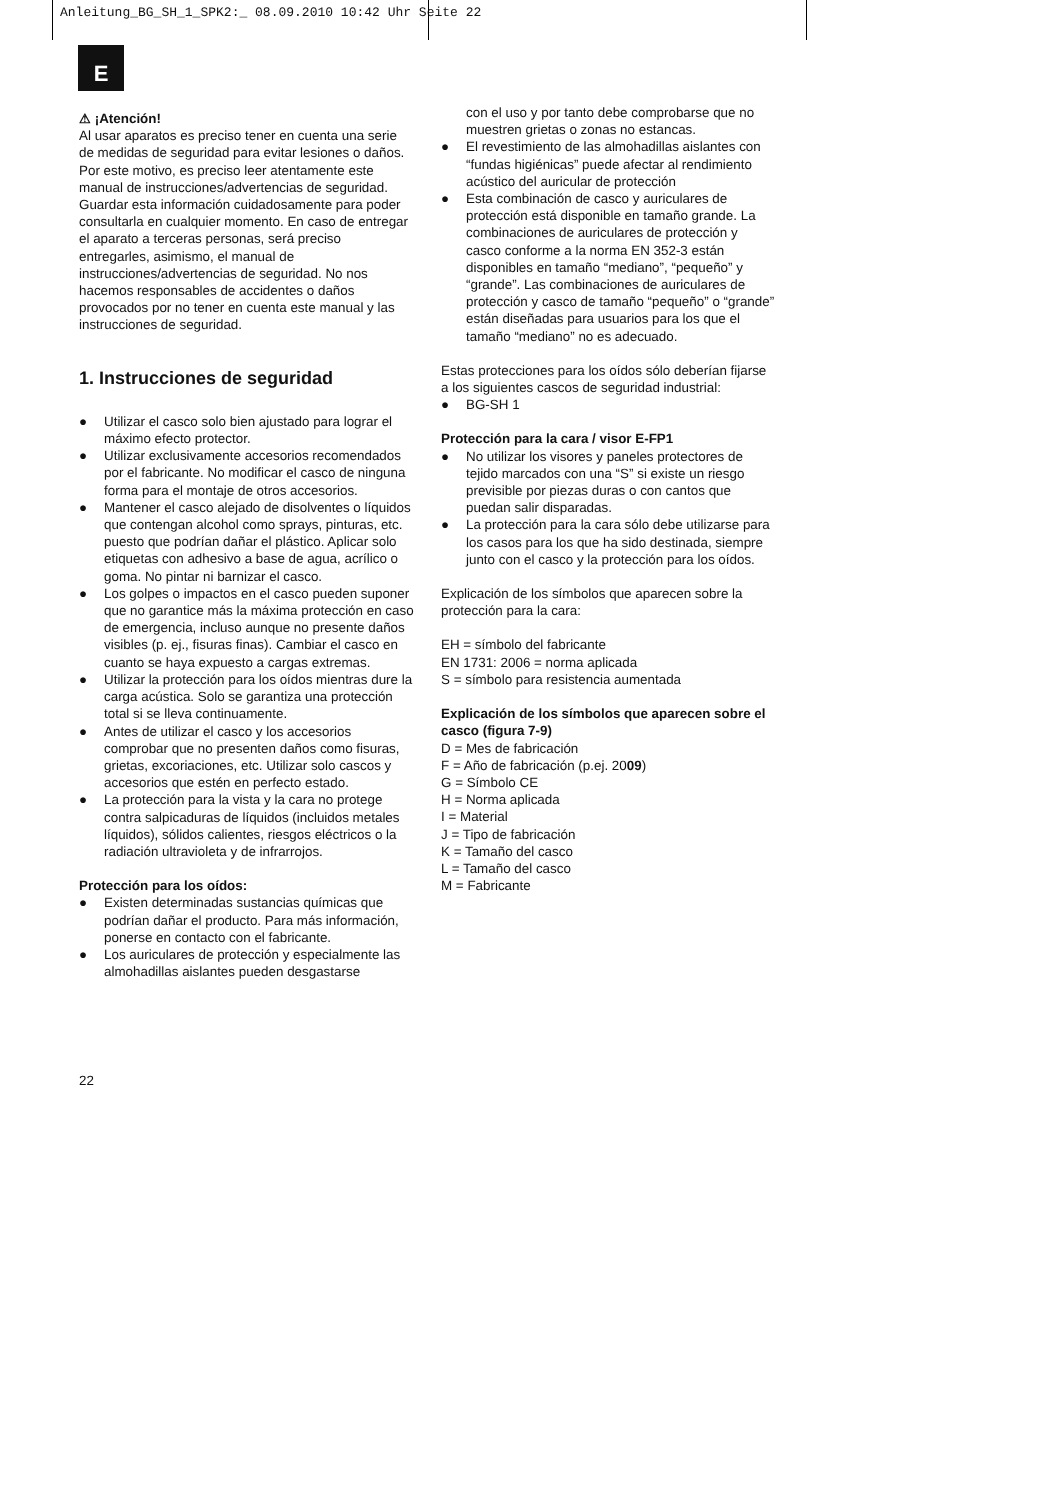Anleitung_BG_SH_1_SPK2:_ 08.09.2010 10:42 Uhr Seite 22
E
⚠ ¡Atención!
Al usar aparatos es preciso tener en cuenta una serie de medidas de seguridad para evitar lesiones o daños. Por este motivo, es preciso leer atentamente este manual de instrucciones/advertencias de seguridad. Guardar esta información cuidadosamente para poder consultarla en cualquier momento. En caso de entregar el aparato a terceras personas, será preciso entregarles, asimismo, el manual de instrucciones/advertencias de seguridad. No nos hacemos responsables de accidentes o daños provocados por no tener en cuenta este manual y las instrucciones de seguridad.
1. Instrucciones de seguridad
● Utilizar el casco solo bien ajustado para lograr el máximo efecto protector.
● Utilizar exclusivamente accesorios recomendados por el fabricante. No modificar el casco de ninguna forma para el montaje de otros accesorios.
● Mantener el casco alejado de disolventes o líquidos que contengan alcohol como sprays, pinturas, etc. puesto que podrían dañar el plástico. Aplicar solo etiquetas con adhesivo a base de agua, acrílico o goma. No pintar ni barnizar el casco.
● Los golpes o impactos en el casco pueden suponer que no garantice más la máxima protección en caso de emergencia, incluso aunque no presente daños visibles (p. ej., fisuras finas). Cambiar el casco en cuanto se haya expuesto a cargas extremas.
● Utilizar la protección para los oídos mientras dure la carga acústica. Solo se garantiza una protección total si se lleva continuamente.
● Antes de utilizar el casco y los accesorios comprobar que no presenten daños como fisuras, grietas, excoriaciones, etc. Utilizar solo cascos y accesorios que estén en perfecto estado.
● La protección para la vista y la cara no protege contra salpicaduras de líquidos (incluidos metales líquidos), sólidos calientes, riesgos eléctricos o la radiación ultravioleta y de infrarrojos.
Protección para los oídos:
● Existen determinadas sustancias químicas que podrían dañar el producto. Para más información, ponerse en contacto con el fabricante.
● Los auriculares de protección y especialmente las almohadillas aislantes pueden desgastarse
con el uso y por tanto debe comprobarse que no muestren grietas o zonas no estancas.
● El revestimiento de las almohadillas aislantes con “fundas higiénicas” puede afectar al rendimiento acústico del auricular de protección
● Esta combinación de casco y auriculares de protección está disponible en tamaño grande. La combinaciones de auriculares de protección y casco conforme a la norma EN 352-3 están disponibles en tamaño “mediano”, “pequeño” y “grande”. Las combinaciones de auriculares de protección y casco de tamaño “pequeño” o “grande” están diseñadas para usuarios para los que el tamaño “mediano” no es adecuado.
Estas protecciones para los oídos sólo deberían fijarse a los siguientes cascos de seguridad industrial:
● BG-SH 1
Protección para la cara / visor E-FP1
● No utilizar los visores y paneles protectores de tejido marcados con una “S” si existe un riesgo previsible por piezas duras o con cantos que puedan salir disparadas.
● La protección para la cara sólo debe utilizarse para los casos para los que ha sido destinada, siempre junto con el casco y la protección para los oídos.
Explicación de los símbolos que aparecen sobre la protección para la cara:
EH = símbolo del fabricante
EN 1731: 2006 = norma aplicada
S = símbolo para resistencia aumentada
Explicación de los símbolos que aparecen sobre el casco (figura 7-9)
D = Mes de fabricación
F = Año de fabricación (p.ej. 2009)
G = Símbolo CE
H = Norma aplicada
I = Material
J = Tipo de fabricación
K = Tamaño del casco
L = Tamaño del casco
M = Fabricante
22